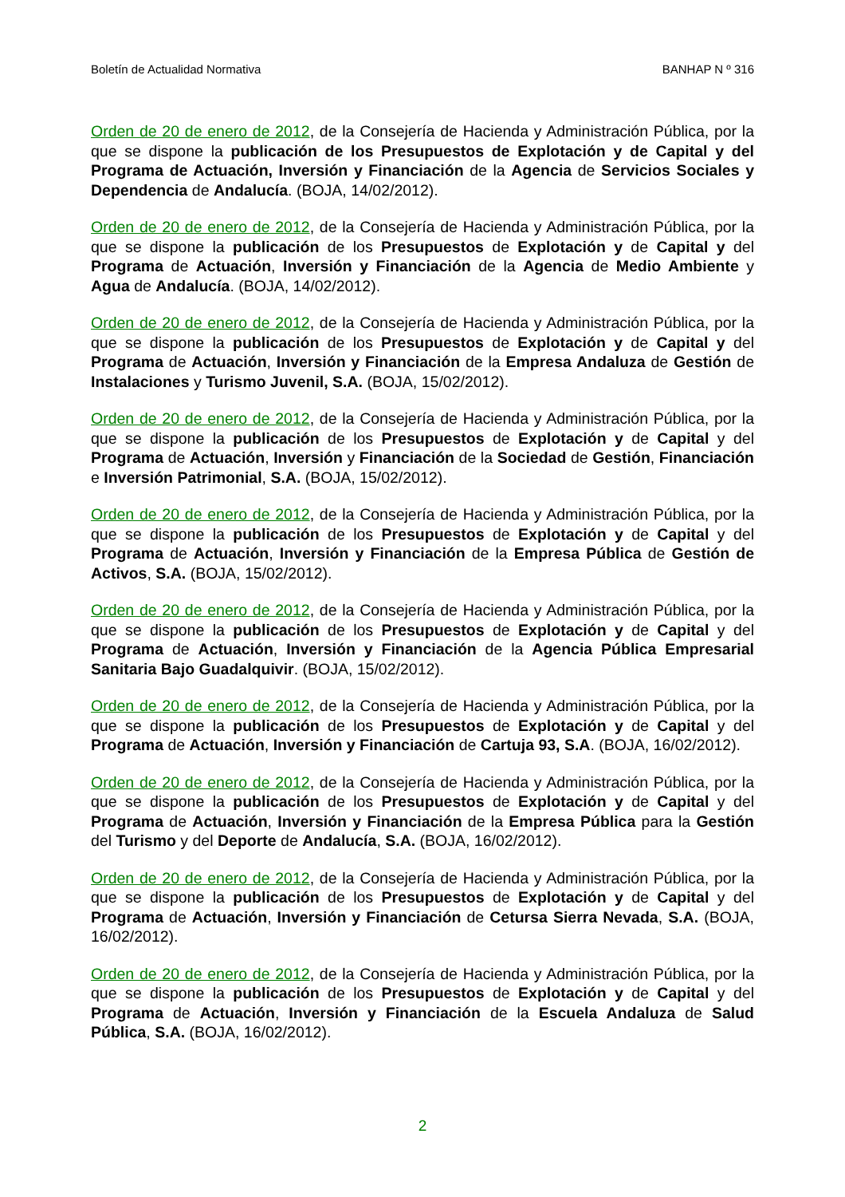Boletín de Actualidad Normativa BANHAP N º 316
Orden de 20 de enero de 2012, de la Consejería de Hacienda y Administración Pública, por la que se dispone la publicación de los Presupuestos de Explotación y de Capital y del Programa de Actuación, Inversión y Financiación de la Agencia de Servicios Sociales y Dependencia de Andalucía. (BOJA, 14/02/2012).
Orden de 20 de enero de 2012, de la Consejería de Hacienda y Administración Pública, por la que se dispone la publicación de los Presupuestos de Explotación y de Capital y del Programa de Actuación, Inversión y Financiación de la Agencia de Medio Ambiente y Agua de Andalucía. (BOJA, 14/02/2012).
Orden de 20 de enero de 2012, de la Consejería de Hacienda y Administración Pública, por la que se dispone la publicación de los Presupuestos de Explotación y de Capital y del Programa de Actuación, Inversión y Financiación de la Empresa Andaluza de Gestión de Instalaciones y Turismo Juvenil, S.A. (BOJA, 15/02/2012).
Orden de 20 de enero de 2012, de la Consejería de Hacienda y Administración Pública, por la que se dispone la publicación de los Presupuestos de Explotación y de Capital y del Programa de Actuación, Inversión y Financiación de la Sociedad de Gestión, Financiación e Inversión Patrimonial, S.A. (BOJA, 15/02/2012).
Orden de 20 de enero de 2012, de la Consejería de Hacienda y Administración Pública, por la que se dispone la publicación de los Presupuestos de Explotación y de Capital y del Programa de Actuación, Inversión y Financiación de la Empresa Pública de Gestión de Activos, S.A. (BOJA, 15/02/2012).
Orden de 20 de enero de 2012, de la Consejería de Hacienda y Administración Pública, por la que se dispone la publicación de los Presupuestos de Explotación y de Capital y del Programa de Actuación, Inversión y Financiación de la Agencia Pública Empresarial Sanitaria Bajo Guadalquivir. (BOJA, 15/02/2012).
Orden de 20 de enero de 2012, de la Consejería de Hacienda y Administración Pública, por la que se dispone la publicación de los Presupuestos de Explotación y de Capital y del Programa de Actuación, Inversión y Financiación de Cartuja 93, S.A. (BOJA, 16/02/2012).
Orden de 20 de enero de 2012, de la Consejería de Hacienda y Administración Pública, por la que se dispone la publicación de los Presupuestos de Explotación y de Capital y del Programa de Actuación, Inversión y Financiación de la Empresa Pública para la Gestión del Turismo y del Deporte de Andalucía, S.A. (BOJA, 16/02/2012).
Orden de 20 de enero de 2012, de la Consejería de Hacienda y Administración Pública, por la que se dispone la publicación de los Presupuestos de Explotación y de Capital y del Programa de Actuación, Inversión y Financiación de Cetursa Sierra Nevada, S.A. (BOJA, 16/02/2012).
Orden de 20 de enero de 2012, de la Consejería de Hacienda y Administración Pública, por la que se dispone la publicación de los Presupuestos de Explotación y de Capital y del Programa de Actuación, Inversión y Financiación de la Escuela Andaluza de Salud Pública, S.A. (BOJA, 16/02/2012).
2